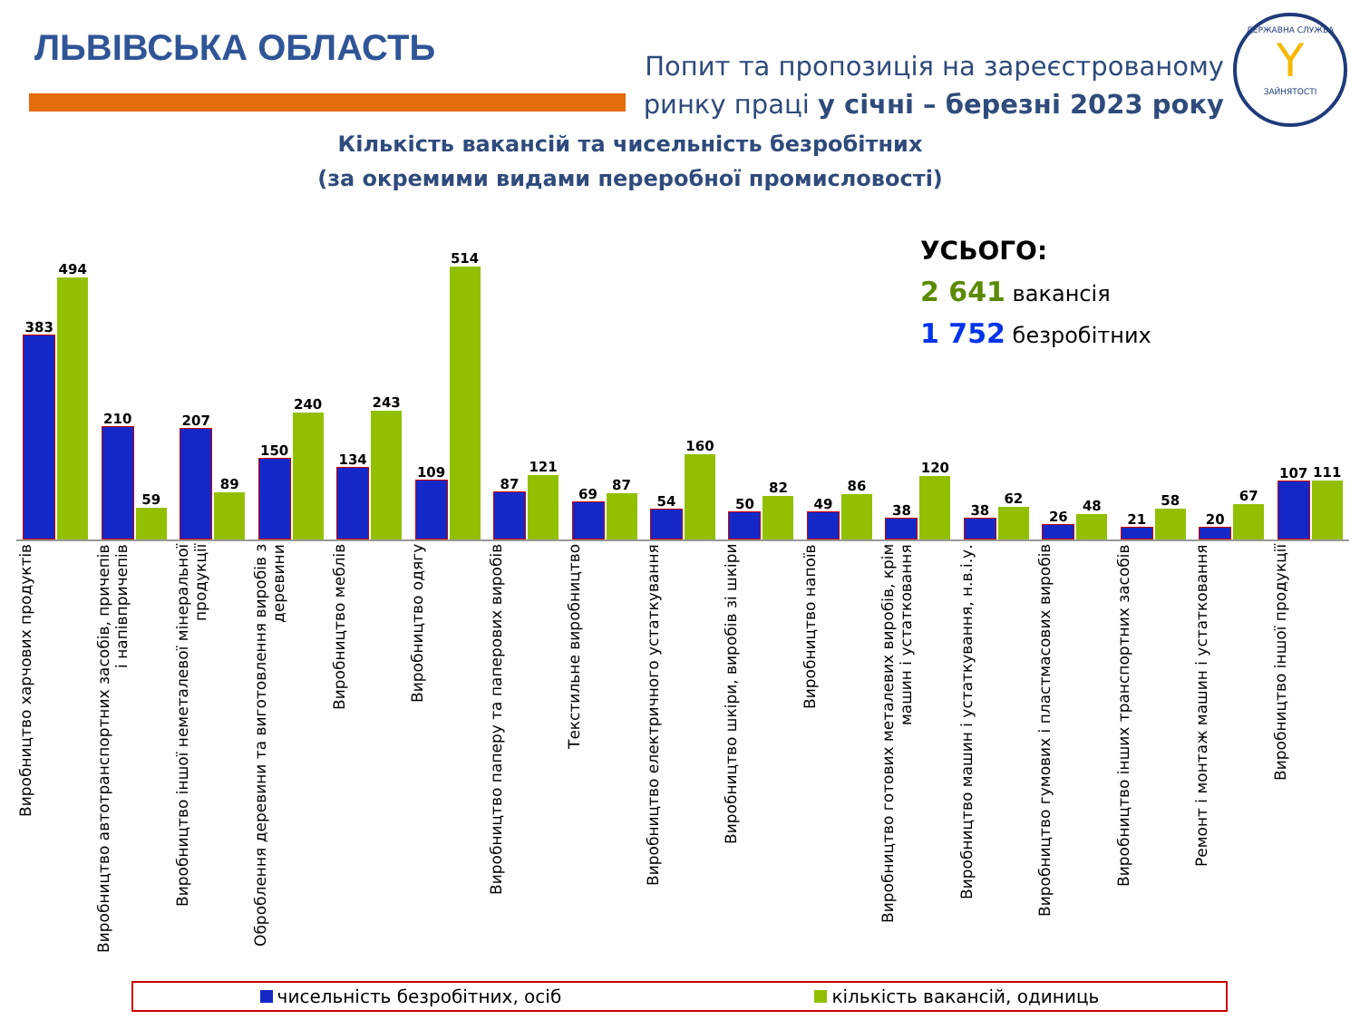ЛЬВІВСЬКА ОБЛАСТЬ
Попит та пропозиція на зареєстрованому
ринку праці у січні – березні 2023 року
ДЕРЖАВНА СЛУЖБА
Y
ЗАЙНЯТОСТІ
Кількість вакансій та чисельність безробітних
(за окремими видами переробної промисловості)
УСЬОГО:
2 641 вакансія
1 752 безробітних
383
494
210
59
207
89
150
240
134
243
109
514
87
121
69
87
54
160
50
82
49
86
38
120
38
62
26
48
21
58
20
67
107
111
Виробництво харчових продуктів
Виробництво автотранспортних засобів, причепів і напівпричепів
Виробництво іншої неметалевої мінеральної продукції
Оброблення деревини та виготовлення виробів з деревини
Виробництво меблів
Виробництво одягу
Виробництво паперу та паперових виробів
Текстильне виробництво
Виробництво електричного устаткування
Виробництво шкіри, виробів зі шкіри
Виробництво напоїв
Виробництво готових металевих виробів, крім машин і устатковання
Виробництво машин і устаткування, н.в.і.у.
Виробництво гумових і пластмасових виробів
Виробництво інших транспортних засобів
Ремонт і монтаж машин і устатковання
Виробництво іншої продукції
чисельність безробітних, осіб кількість вакансій, одиниць